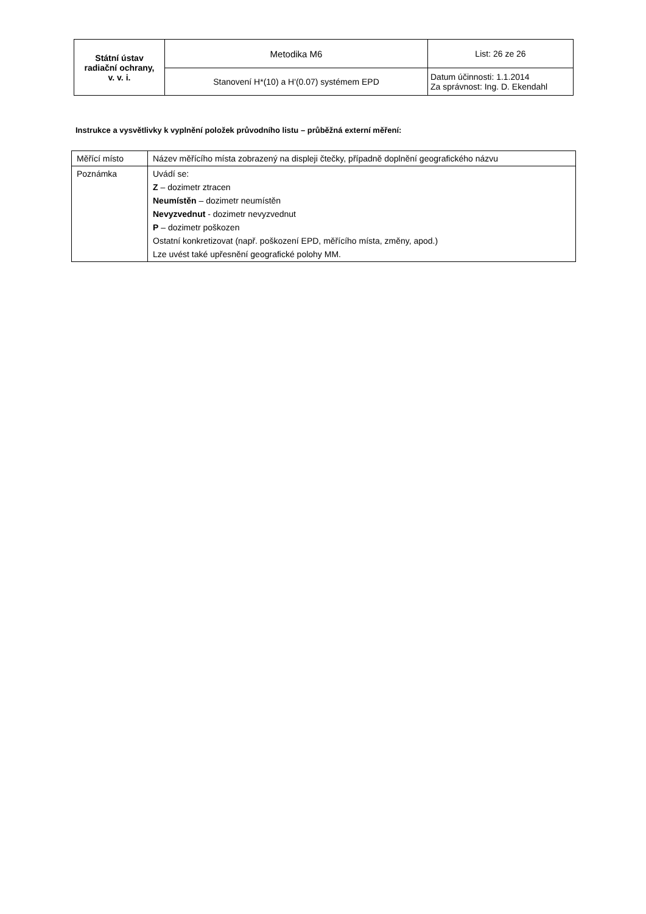| Státní ústav radiační ochrany, v. v. i. | Metodika M6 | List: 26 ze 26 |
| | Stanovení H*(10) a H'(0.07) systémem EPD | Datum účinnosti: 1.1.2014 Za správnost: Ing. D. Ekendahl |
Instrukce a vysvětlivky k vyplnění položek průvodního listu – průběžná externí měření:
| Měřící místo | Název měřícího místa zobrazený na displeji čtečky, případně doplnění geografického názvu |
| Poznámka | Uvádí se: Z – dozimetr ztracen Neumístěn – dozimetr neumístěn Nevyzvednut - dozimetr nevyzvednut P – dozimetr poškozen Ostatní konkretizovat (např. poškození EPD, měřícího místa, změny, apod.) Lze uvést také upřesnění geografické polohy MM. |